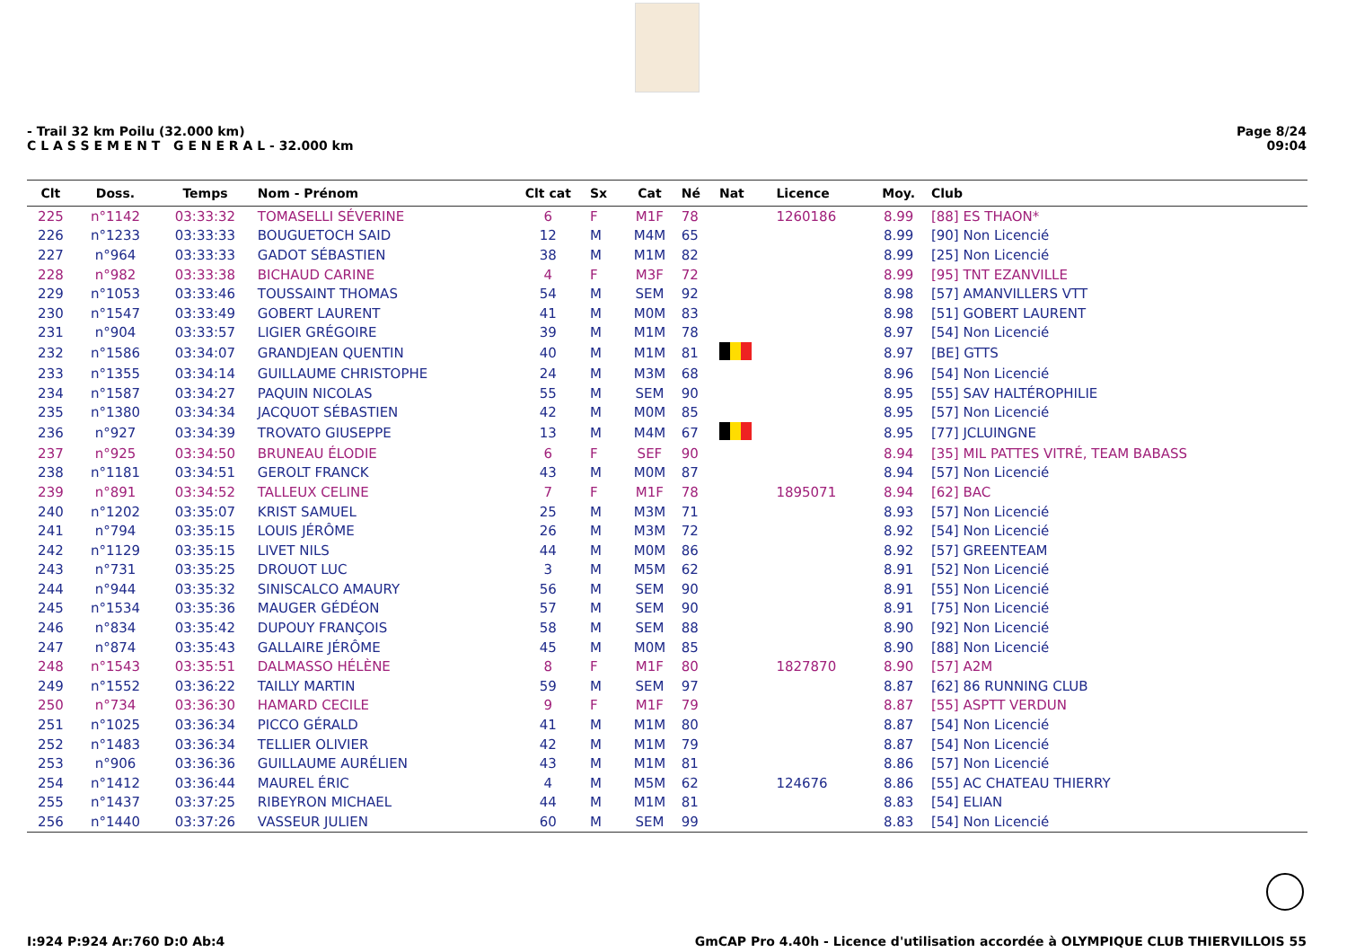Page 8/24
09:04
- Trail 32 km Poilu (32.000 km)
C L A S S E M E N T G E N E R A L - 32.000 km
| Clt | Doss. | Temps | Nom - Prénom | Clt cat | Sx | Cat | Né | Nat | Licence | Moy. | Club |
| --- | --- | --- | --- | --- | --- | --- | --- | --- | --- | --- | --- |
| 225 | n°1142 | 03:33:32 | TOMASELLI SÉVERINE | 6 | F | M1F | 78 | | 1260186 | 8.99 | [88] ES THAON* |
| 226 | n°1233 | 03:33:33 | BOUGUETOCH SAID | 12 | M | M4M | 65 | | | 8.99 | [90] Non Licencié |
| 227 | n°964 | 03:33:33 | GADOT SÉBASTIEN | 38 | M | M1M | 82 | | | 8.99 | [25] Non Licencié |
| 228 | n°982 | 03:33:38 | BICHAUD CARINE | 4 | F | M3F | 72 | | | 8.99 | [95] TNT EZANVILLE |
| 229 | n°1053 | 03:33:46 | TOUSSAINT THOMAS | 54 | M | SEM | 92 | | | 8.98 | [57] AMANVILLERS VTT |
| 230 | n°1547 | 03:33:49 | GOBERT LAURENT | 41 | M | M0M | 83 | | | 8.98 | [51] GOBERT LAURENT |
| 231 | n°904 | 03:33:57 | LIGIER GRÉGOIRE | 39 | M | M1M | 78 | | | 8.97 | [54] Non Licencié |
| 232 | n°1586 | 03:34:07 | GRANDJEAN QUENTIN | 40 | M | M1M | 81 | | | 8.97 | [BE] GTTS |
| 233 | n°1355 | 03:34:14 | GUILLAUME CHRISTOPHE | 24 | M | M3M | 68 | | | 8.96 | [54] Non Licencié |
| 234 | n°1587 | 03:34:27 | PAQUIN NICOLAS | 55 | M | SEM | 90 | | | 8.95 | [55] SAV HALTÉROPHILIE |
| 235 | n°1380 | 03:34:34 | JACQUOT SÉBASTIEN | 42 | M | M0M | 85 | | | 8.95 | [57] Non Licencié |
| 236 | n°927 | 03:34:39 | TROVATO GIUSEPPE | 13 | M | M4M | 67 | | | 8.95 | [77] JCLUINGNE |
| 237 | n°925 | 03:34:50 | BRUNEAU ÉLODIE | 6 | F | SEF | 90 | | | 8.94 | [35] MIL PATTES VITRÉ, TEAM BABASS |
| 238 | n°1181 | 03:34:51 | GEROLT FRANCK | 43 | M | M0M | 87 | | | 8.94 | [57] Non Licencié |
| 239 | n°891 | 03:34:52 | TALLEUX CELINE | 7 | F | M1F | 78 | | 1895071 | 8.94 | [62] BAC |
| 240 | n°1202 | 03:35:07 | KRIST SAMUEL | 25 | M | M3M | 71 | | | 8.93 | [57] Non Licencié |
| 241 | n°794 | 03:35:15 | LOUIS JÉRÔME | 26 | M | M3M | 72 | | | 8.92 | [54] Non Licencié |
| 242 | n°1129 | 03:35:15 | LIVET NILS | 44 | M | M0M | 86 | | | 8.92 | [57] GREENTEAM |
| 243 | n°731 | 03:35:25 | DROUOT LUC | 3 | M | M5M | 62 | | | 8.91 | [52] Non Licencié |
| 244 | n°944 | 03:35:32 | SINISCALCO AMAURY | 56 | M | SEM | 90 | | | 8.91 | [55] Non Licencié |
| 245 | n°1534 | 03:35:36 | MAUGER GÉDÉON | 57 | M | SEM | 90 | | | 8.91 | [75] Non Licencié |
| 246 | n°834 | 03:35:42 | DUPOUY FRANÇOIS | 58 | M | SEM | 88 | | | 8.90 | [92] Non Licencié |
| 247 | n°874 | 03:35:43 | GALLAIRE JÉRÔME | 45 | M | M0M | 85 | | | 8.90 | [88] Non Licencié |
| 248 | n°1543 | 03:35:51 | DALMASSO HÉLÈNE | 8 | F | M1F | 80 | | 1827870 | 8.90 | [57] A2M |
| 249 | n°1552 | 03:36:22 | TAILLY MARTIN | 59 | M | SEM | 97 | | | 8.87 | [62] 86 RUNNING CLUB |
| 250 | n°734 | 03:36:30 | HAMARD CECILE | 9 | F | M1F | 79 | | | 8.87 | [55] ASPTT VERDUN |
| 251 | n°1025 | 03:36:34 | PICCO GÉRALD | 41 | M | M1M | 80 | | | 8.87 | [54] Non Licencié |
| 252 | n°1483 | 03:36:34 | TELLIER OLIVIER | 42 | M | M1M | 79 | | | 8.87 | [54] Non Licencié |
| 253 | n°906 | 03:36:36 | GUILLAUME AURÉLIEN | 43 | M | M1M | 81 | | | 8.86 | [57] Non Licencié |
| 254 | n°1412 | 03:36:44 | MAUREL ÉRIC | 4 | M | M5M | 62 | | 124676 | 8.86 | [55] AC CHATEAU THIERRY |
| 255 | n°1437 | 03:37:25 | RIBEYRON MICHAEL | 44 | M | M1M | 81 | | | 8.83 | [54] ELIAN |
| 256 | n°1440 | 03:37:26 | VASSEUR JULIEN | 60 | M | SEM | 99 | | | 8.83 | [54] Non Licencié |
GmCAP Pro 4.40h - Licence d'utilisation accordée à OLYMPIQUE CLUB THIERVILLOIS 55 I:924 P:924 Ar:760 D:0 Ab:4